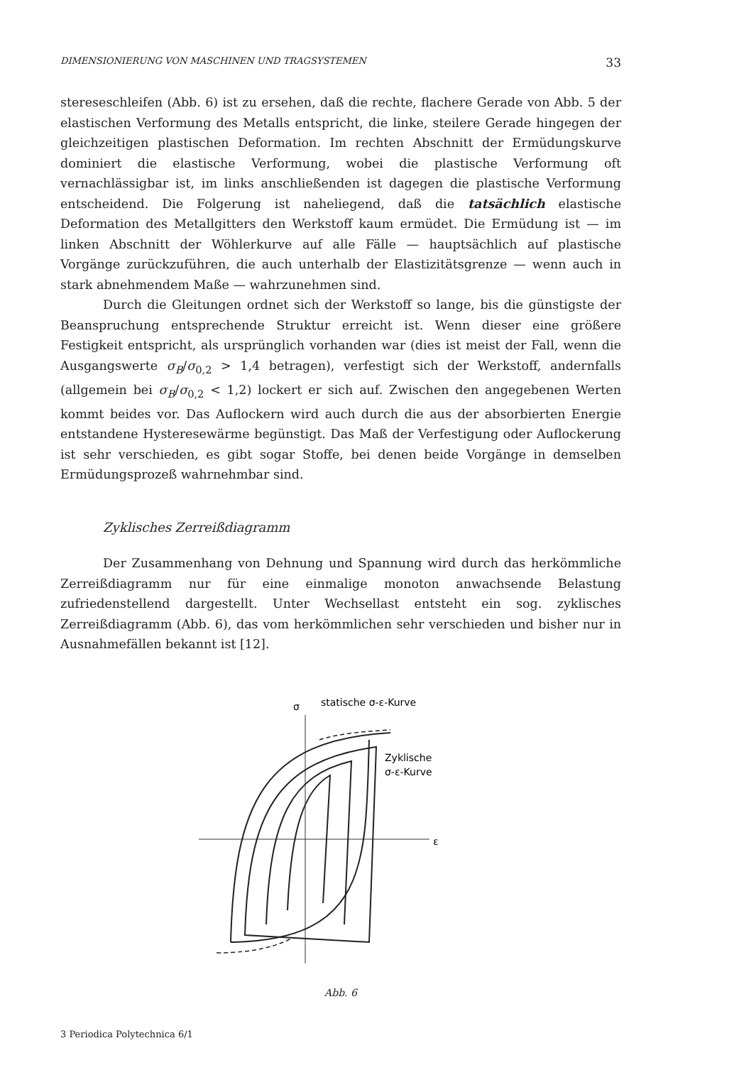DIMENSIONIERUNG VON MASCHINEN UND TRAGSYSTEMEN 33
stereseschleifen (Abb. 6) ist zu ersehen, daß die rechte, flachere Gerade von Abb. 5 der elastischen Verformung des Metalls entspricht, die linke, steilere Gerade hingegen der gleichzeitigen plastischen Deformation. Im rechten Abschnitt der Ermüdungskurve dominiert die elastische Verformung, wobei die plastische Verformung oft vernachlässigbar ist, im links anschließenden ist dagegen die plastische Verformung entscheidend. Die Folgerung ist naheliegend, daß die tatsächlich elastische Deformation des Metallgitters den Werkstoff kaum ermüdet. Die Ermüdung ist — im linken Abschnitt der Wöhlerkurve auf alle Fälle — hauptsächlich auf plastische Vorgänge zurückzuführen, die auch unterhalb der Elastizitätsgrenze — wenn auch in stark abnehmendem Maße — wahrzunehmen sind.
Durch die Gleitungen ordnet sich der Werkstoff so lange, bis die günstigste der Beanspruchung entsprechende Struktur erreicht ist. Wenn dieser eine größere Festigkeit entspricht, als ursprünglich vorhanden war (dies ist meist der Fall, wenn die Ausgangswerte σ<sub>B</sub>/σ<sub>0,2</sub> > 1,4 betragen), verfestigt sich der Werkstoff, andernfalls (allgemein bei σ<sub>B</sub>/σ<sub>0,2</sub> < 1,2) lockert er sich auf. Zwischen den angegebenen Werten kommt beides vor. Das Auflockern wird auch durch die aus der absorbierten Energie entstandene Hysteresewärme begünstigt. Das Maß der Verfestigung oder Auflockerung ist sehr verschieden, es gibt sogar Stoffe, bei denen beide Vorgänge in demselben Ermüdungsprozeß wahrnehmbar sind.
Zyklisches Zerreißdiagramm
Der Zusammenhang von Dehnung und Spannung wird durch das herkömmliche Zerreißdiagramm nur für eine einmalige monoton anwachsende Belastung zufriedenstellend dargestellt. Unter Wechsellast entsteht ein sog. zyklisches Zerreißdiagramm (Abb. 6), das vom herkömmlichen sehr verschieden und bisher nur in Ausnahmefällen bekannt ist [12].
σ
statische σ-ε-Kurve
Zyklische
σ-ε-Kurve
ε
Abb. 6
3 Periodica Polytechnica 6/1